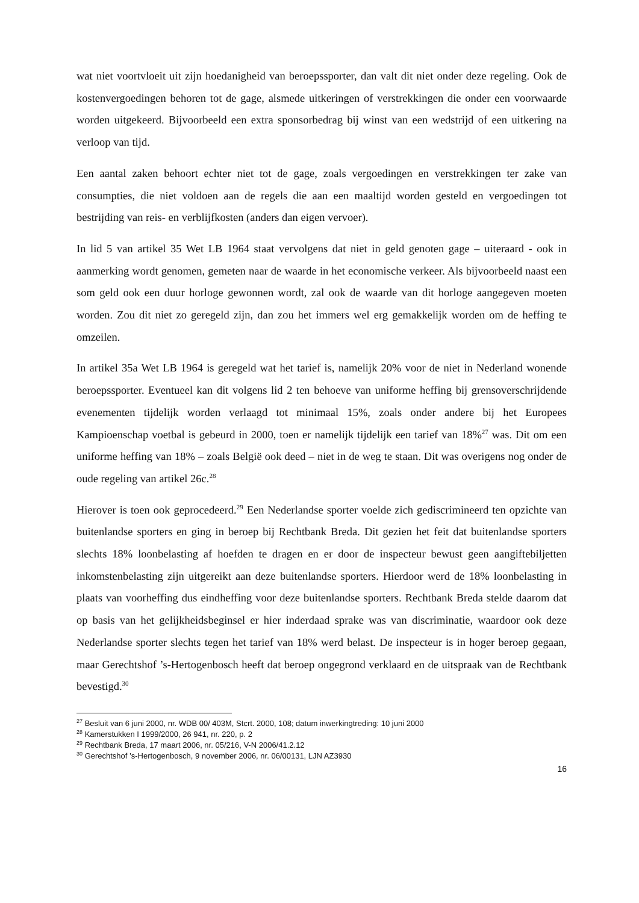wat niet voortvloeit uit zijn hoedanigheid van beroepssporter, dan valt dit niet onder deze regeling. Ook de kostenvergoedingen behoren tot de gage, alsmede uitkeringen of verstrekkingen die onder een voorwaarde worden uitgekeerd. Bijvoorbeeld een extra sponsorbedrag bij winst van een wedstrijd of een uitkering na verloop van tijd.
Een aantal zaken behoort echter niet tot de gage, zoals vergoedingen en verstrekkingen ter zake van consumpties, die niet voldoen aan de regels die aan een maaltijd worden gesteld en vergoedingen tot bestrijding van reis- en verblijfkosten (anders dan eigen vervoer).
In lid 5 van artikel 35 Wet LB 1964 staat vervolgens dat niet in geld genoten gage – uiteraard - ook in aanmerking wordt genomen, gemeten naar de waarde in het economische verkeer. Als bijvoorbeeld naast een som geld ook een duur horloge gewonnen wordt, zal ook de waarde van dit horloge aangegeven moeten worden. Zou dit niet zo geregeld zijn, dan zou het immers wel erg gemakkelijk worden om de heffing te omzeilen.
In artikel 35a Wet LB 1964 is geregeld wat het tarief is, namelijk 20% voor de niet in Nederland wonende beroepssporter. Eventueel kan dit volgens lid 2 ten behoeve van uniforme heffing bij grensoverschrijdende evenementen tijdelijk worden verlaagd tot minimaal 15%, zoals onder andere bij het Europees Kampioenschap voetbal is gebeurd in 2000, toen er namelijk tijdelijk een tarief van 18%<sup>27</sup> was. Dit om een uniforme heffing van 18% – zoals België ook deed – niet in de weg te staan. Dit was overigens nog onder de oude regeling van artikel 26c.<sup>28</sup>
Hierover is toen ook geprocedeerd.<sup>29</sup> Een Nederlandse sporter voelde zich gediscrimineerd ten opzichte van buitenlandse sporters en ging in beroep bij Rechtbank Breda. Dit gezien het feit dat buitenlandse sporters slechts 18% loonbelasting af hoefden te dragen en er door de inspecteur bewust geen aangiftebiljetten inkomstenbelasting zijn uitgereikt aan deze buitenlandse sporters. Hierdoor werd de 18% loonbelasting in plaats van voorheffing dus eindheffing voor deze buitenlandse sporters. Rechtbank Breda stelde daarom dat op basis van het gelijkheidsbeginsel er hier inderdaad sprake was van discriminatie, waardoor ook deze Nederlandse sporter slechts tegen het tarief van 18% werd belast. De inspecteur is in hoger beroep gegaan, maar Gerechtshof ’s-Hertogenbosch heeft dat beroep ongegrond verklaard en de uitspraak van de Rechtbank bevestigd.<sup>30</sup>
<sup>27</sup> Besluit van 6 juni 2000, nr. WDB 00/ 403M, Stcrt. 2000, 108; datum inwerkingtreding: 10 juni 2000
<sup>28</sup> Kamerstukken I 1999/2000, 26 941, nr. 220, p. 2
<sup>29</sup> Rechtbank Breda, 17 maart 2006, nr. 05/216, V-N 2006/41.2.12
<sup>30</sup> Gerechtshof ’s-Hertogenbosch, 9 november 2006, nr. 06/00131, LJN AZ3930
16